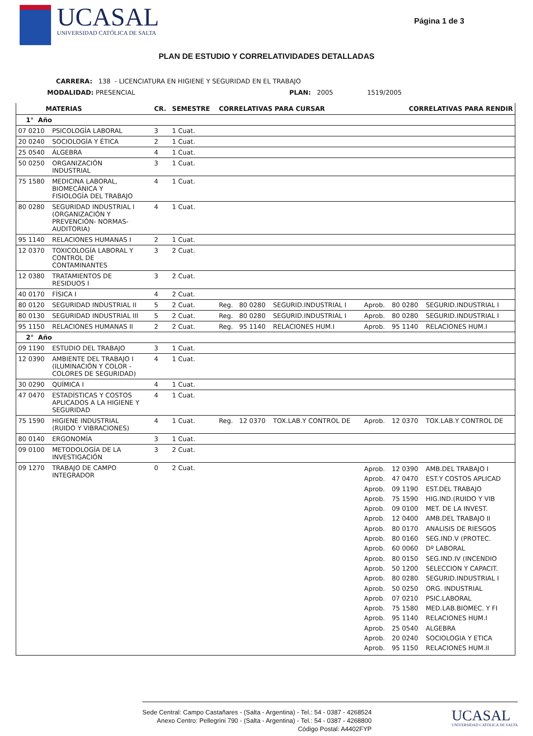UCASAL
UNIVERSIDAD CATÓLICA DE SALTA
Página 1 de 3
PLAN DE ESTUDIO Y CORRELATIVIDADES DETALLADAS
CARRERA: 138 - LICENCIATURA EN HIGIENE Y SEGURIDAD EN EL TRABAJO
MODALIDAD: PRESENCIAL PLAN: 2005 1519/2005
| MATERIAS | | CR. | SEMESTRE | CORRELATIVAS PARA CURSAR | | | CORRELATIVAS PARA RENDIR | | |
| --- | --- | --- | --- | --- | --- | --- | --- | --- | --- |
| 1° Año | | | | | | | | | |
| 07 0210 | PSICOLOGÍA LABORAL | 3 | 1 Cuat. | | | | | | |
| 20 0240 | SOCIOLOGÍA Y ÉTICA | 2 | 1 Cuat. | | | | | | |
| 25 0540 | ÁLGEBRA | 4 | 1 Cuat. | | | | | | |
| 50 0250 | ORGANIZACIÓN INDUSTRIAL | 3 | 1 Cuat. | | | | | | |
| 75 1580 | MEDICINA LABORAL, BIOMECÁNICA Y FISIOLOGÍA DEL TRABAJO | 4 | 1 Cuat. | | | | | | |
| 80 0280 | SEGURIDAD INDUSTRIAL I (ORGANIZACIÓN Y PREVENCIÓN- NORMAS- AUDITORIA) | 4 | 1 Cuat. | | | | | | |
| 95 1140 | RELACIONES HUMANAS I | 2 | 1 Cuat. | | | | | | |
| 12 0370 | TOXICOLOGÍA LABORAL Y CONTROL DE CONTAMINANTES | 3 | 2 Cuat. | | | | | | |
| 12 0380 | TRATAMIENTOS DE RESIDUOS I | 3 | 2 Cuat. | | | | | | |
| 40 0170 | FÍSICA I | 4 | 2 Cuat. | | | | | | |
| 80 0120 | SEGURIDAD INDUSTRIAL II | 5 | 2 Cuat. | Reg. | 80 0280 | SEGURID.INDUSTRIAL I | Aprob. | 80 0280 | SEGURID.INDUSTRIAL I |
| 80 0130 | SEGURIDAD INDUSTRIAL III | 5 | 2 Cuat. | Reg. | 80 0280 | SEGURID.INDUSTRIAL I | Aprob. | 80 0280 | SEGURID.INDUSTRIAL I |
| 95 1150 | RELACIONES HUMANAS II | 2 | 2 Cuat. | Reg. | 95 1140 | RELACIONES HUM.I | Aprob. | 95 1140 | RELACIONES HUM.I |
| 2° Año | | | | | | | | | |
| 09 1190 | ESTUDIO DEL TRABAJO | 3 | 1 Cuat. | | | | | | |
| 12 0390 | AMBIENTE DEL TRABAJO I (ILUMINACIÓN Y COLOR - COLORES DE SEGURIDAD) | 4 | 1 Cuat. | | | | | | |
| 30 0290 | QUÍMICA I | 4 | 1 Cuat. | | | | | | |
| 47 0470 | ESTADÍSTICAS Y COSTOS APLICADOS A LA HIGIENE Y SEGURIDAD | 4 | 1 Cuat. | | | | | | |
| 75 1590 | HIGIENE INDUSTRIAL (RUIDO Y VIBRACIONES) | 4 | 1 Cuat. | Reg. | 12 0370 | TOX.LAB.Y CONTROL DE | Aprob. | 12 0370 | TOX.LAB.Y CONTROL DE |
| 80 0140 | ERGONOMÍA | 3 | 1 Cuat. | | | | | | |
| 09 0100 | METODOLOGÍA DE LA INVESTIGACIÓN | 3 | 2 Cuat. | | | | | | |
| 09 1270 | TRABAJO DE CAMPO INTEGRADOR | 0 | 2 Cuat. | | | | Aprob. Aprob. Aprob. Aprob. Aprob. Aprob. Aprob. Aprob. Aprob. Aprob. Aprob. Aprob. Aprob. Aprob. Aprob. Aprob. Aprob. Aprob. Aprob. | 12 0390 47 0470 09 1190 75 1590 09 0100 12 0400 80 0170 80 0160 60 0060 80 0150 50 1200 80 0280 50 0250 07 0210 75 1580 95 1140 25 0540 20 0240 95 1150 | AMB.DEL TRABAJO I EST.Y COSTOS APLICAD EST.DEL TRABAJO HIG.IND.(RUIDO Y VIB MET. DE LA INVEST. AMB.DEL TRABAJO II ANALISIS DE RIESGOS SEG.IND.V (PROTEC. Dº LABORAL SEG.IND.IV (INCENDIO SELECCION Y CAPACIT. SEGURID.INDUSTRIAL I ORG. INDUSTRIAL PSIC.LABORAL MED.LAB.BIOMEC. Y FI RELACIONES HUM.I ALGEBRA SOCIOLOGIA Y ETICA RELACIONES HUM.II |
Sede Central: Campo Castañares - (Salta - Argentina) - Tel.: 54 - 0387 - 4268524
Anexo Centro: Pellegrini 790 - (Salta - Argentina) - Tel.: 54 - 0387 - 4268800
Código Postal: A4402FYP
UCASAL
UNIVERSIDAD CATÓLICA DE SALTA